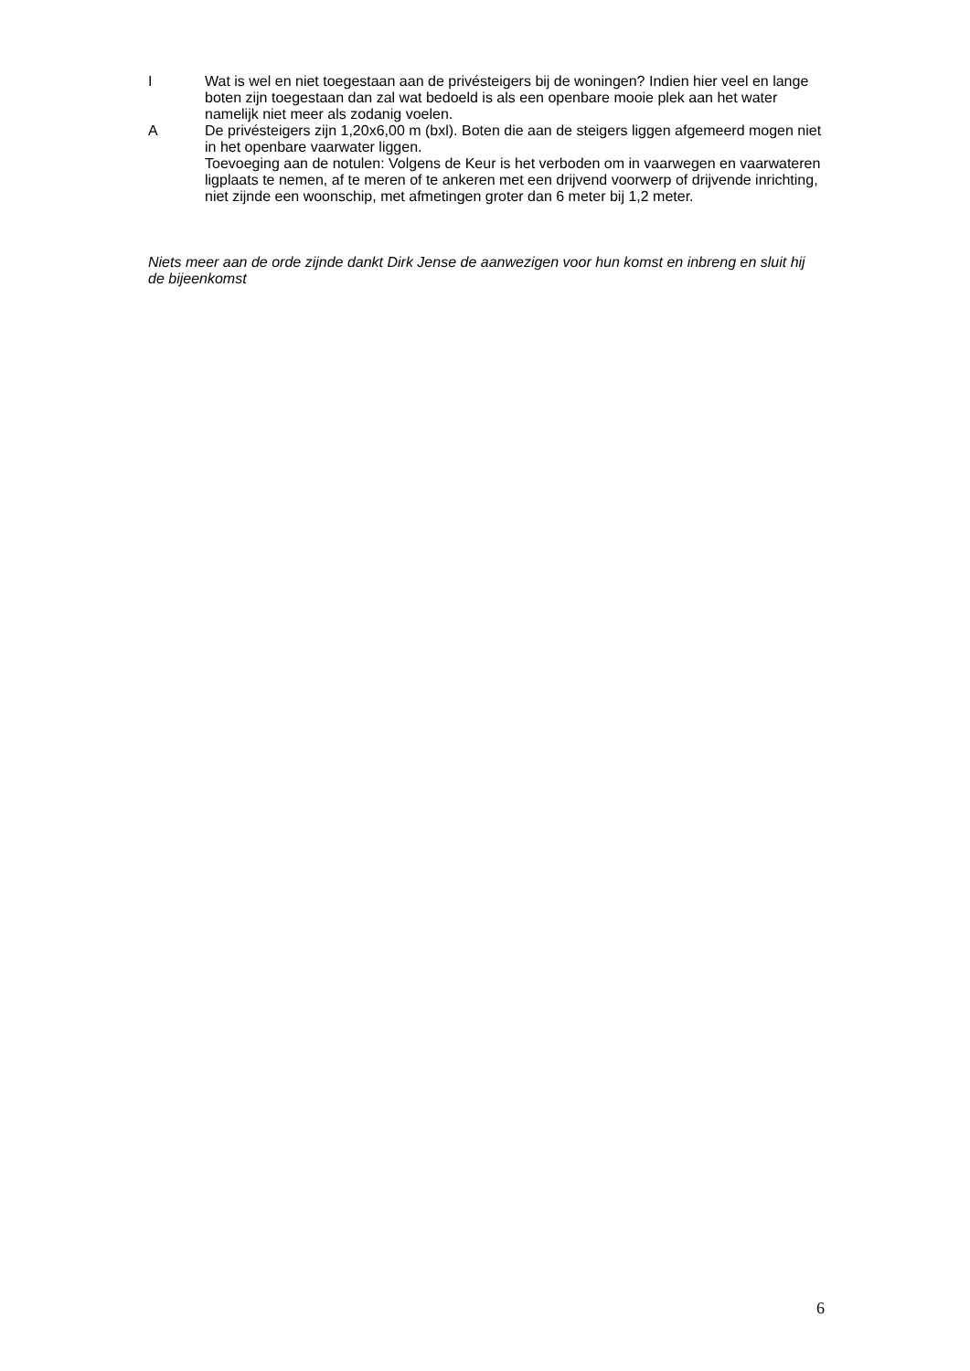I Wat is wel en niet toegestaan aan de privésteigers bij de woningen? Indien hier veel en lange boten zijn toegestaan dan zal wat bedoeld is als een openbare mooie plek aan het water namelijk niet meer als zodanig voelen.
A De privésteigers zijn 1,20x6,00 m (bxl). Boten die aan de steigers liggen afgemeerd mogen niet in het openbare vaarwater liggen.
Toevoeging aan de notulen: Volgens de Keur is het verboden om in vaarwegen en vaarwateren ligplaats te nemen, af te meren of te ankeren met een drijvend voorwerp of drijvende inrichting, niet zijnde een woonschip, met afmetingen groter dan 6 meter bij 1,2 meter.
Niets meer aan de orde zijnde dankt Dirk Jense de aanwezigen voor hun komst en inbreng en sluit hij de bijeenkomst
6